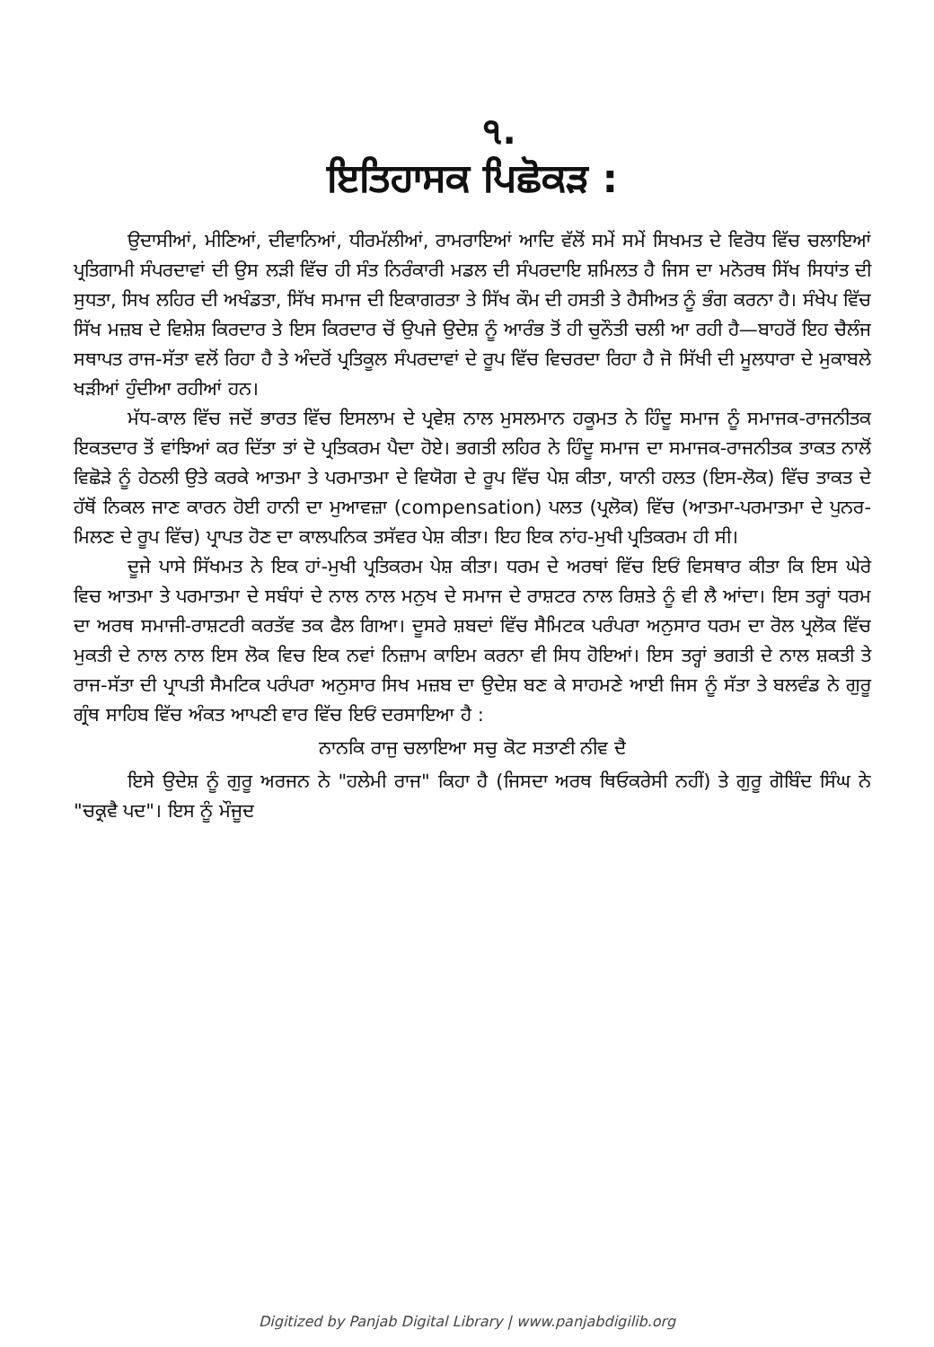੧.
ਇਤਿਹਾਸਕ ਪਿਛੋਕੜ :
ਉਦਾਸੀਆਂ, ਮੀਣਿਆਂ, ਦੀਵਾਨਿਆਂ, ਧੀਰਮੱਲੀਆਂ, ਰਾਮਰਾਇਆਂ ਆਦਿ ਵੱਲੋਂ ਸਮੇਂ ਸਮੇਂ ਸਿਖਮਤ ਦੇ ਵਿਰੋਧ ਵਿੱਚ ਚਲਾਇਆਂ ਪ੍ਰਤਿਗਾਮੀ ਸੰਪਰਦਾਵਾਂ ਦੀ ਉਸ ਲੜੀ ਵਿੱਚ ਹੀ ਸੰਤ ਨਿਰੰਕਾਰੀ ਮਡਲ ਦੀ ਸੰਪਰਦਾਇ ਸ਼ਮਿਲਤ ਹੈ ਜਿਸ ਦਾ ਮਨੋਰਥ ਸਿੱਖ ਸਿਧਾਂਤ ਦੀ ਸੁਧਤਾ, ਸਿਖ ਲਹਿਰ ਦੀ ਅਖੰਡਤਾ, ਸਿੱਖ ਸਮਾਜ ਦੀ ਇਕਾਗਰਤਾ ਤੇ ਸਿੱਖ ਕੌਮ ਦੀ ਹਸਤੀ ਤੇ ਹੈਸੀਅਤ ਨੂੰ ਭੰਗ ਕਰਨਾ ਹੈ। ਸੰਖੇਪ ਵਿੱਚ ਸਿੱਖ ਮਜ਼ਬ ਦੇ ਵਿਸ਼ੇਸ਼ ਕਿਰਦਾਰ ਤੇ ਇਸ ਕਿਰਦਾਰ ਚੋਂ ਉਪਜੇ ਉਦੇਸ਼ ਨੂੰ ਆਰੰਭ ਤੋਂ ਹੀ ਚੁਨੌਤੀ ਚਲੀ ਆ ਰਹੀ ਹੈ—ਬਾਹਰੋਂ ਇਹ ਚੈਲੰਜ ਸਥਾਪਤ ਰਾਜ-ਸੱਤਾ ਵਲੋਂ ਰਿਹਾ ਹੈ ਤੇ ਅੰਦਰੋਂ ਪ੍ਰਤਿਕੂਲ ਸੰਪਰਦਾਵਾਂ ਦੇ ਰੂਪ ਵਿੱਚ ਵਿਚਰਦਾ ਰਿਹਾ ਹੈ ਜੋ ਸਿੱਖੀ ਦੀ ਮੂਲਧਾਰਾ ਦੇ ਮੁਕਾਬਲੇ ਖੜੀਆਂ ਹੁੰਦੀਆ ਰਹੀਆਂ ਹਨ।
ਮੱਧ-ਕਾਲ ਵਿੱਚ ਜਦੋਂ ਭਾਰਤ ਵਿੱਚ ਇਸਲਾਮ ਦੇ ਪ੍ਰਵੇਸ਼ ਨਾਲ ਮੁਸਲਮਾਨ ਹਕੂਮਤ ਨੇ ਹਿੰਦੂ ਸਮਾਜ ਨੂੰ ਸਮਾਜਕ-ਰਾਜਨੀਤਕ ਇਕਤਦਾਰ ਤੋਂ ਵਾਂਝਿਆਂ ਕਰ ਦਿੱਤਾ ਤਾਂ ਦੋ ਪ੍ਰਤਿਕਰਮ ਪੈਦਾ ਹੋਏ। ਭਗਤੀ ਲਹਿਰ ਨੇ ਹਿੰਦੂ ਸਮਾਜ ਦਾ ਸਮਾਜਕ-ਰਾਜਨੀਤਕ ਤਾਕਤ ਨਾਲੋਂ ਵਿਛੋੜੇ ਨੂੰ ਹੇਠਲੀ ਉਤੇ ਕਰਕੇ ਆਤਮਾ ਤੇ ਪਰਮਾਤਮਾ ਦੇ ਵਿਯੋਗ ਦੇ ਰੂਪ ਵਿੱਚ ਪੇਸ਼ ਕੀਤਾ, ਯਾਨੀ ਹਲਤ (ਇਸ-ਲੋਕ) ਵਿੱਚ ਤਾਕਤ ਦੇ ਹੱਥੋਂ ਨਿਕਲ ਜਾਣ ਕਾਰਨ ਹੋਈ ਹਾਨੀ ਦਾ ਮੁਆਵਜ਼ਾ (compensation) ਪਲਤ (ਪ੍ਰਲੋਕ) ਵਿੱਚ (ਆਤਮਾ-ਪਰਮਾਤਮਾ ਦੇ ਪੁਨਰ-ਮਿਲਣ ਦੇ ਰੂਪ ਵਿੱਚ) ਪ੍ਰਾਪਤ ਹੋਣ ਦਾ ਕਾਲਪਨਿਕ ਤਸੱਵਰ ਪੇਸ਼ ਕੀਤਾ। ਇਹ ਇਕ ਨਾਂਹ-ਮੁਖੀ ਪ੍ਰਤਿਕਰਮ ਹੀ ਸੀ।
ਦੂਜੇ ਪਾਸੇ ਸਿੱਖਮਤ ਨੇ ਇਕ ਹਾਂ-ਮੁਖੀ ਪ੍ਰਤਿਕਰਮ ਪੇਸ਼ ਕੀਤਾ। ਧਰਮ ਦੇ ਅਰਥਾਂ ਵਿੱਚ ਇਓਂ ਵਿਸਥਾਰ ਕੀਤਾ ਕਿ ਇਸ ਘੇਰੇ ਵਿਚ ਆਤਮਾ ਤੇ ਪਰਮਾਤਮਾ ਦੇ ਸਬੰਧਾਂ ਦੇ ਨਾਲ ਨਾਲ ਮਨੁਖ ਦੇ ਸਮਾਜ ਦੇ ਰਾਸ਼ਟਰ ਨਾਲ ਰਿਸ਼ਤੇ ਨੂੰ ਵੀ ਲੈ ਆਂਦਾ। ਇਸ ਤਰ੍ਹਾਂ ਧਰਮ ਦਾ ਅਰਥ ਸਮਾਜੀ-ਰਾਸ਼ਟਰੀ ਕਰਤੱਵ ਤਕ ਫੈਲ ਗਿਆ। ਦੂਸਰੇ ਸ਼ਬਦਾਂ ਵਿੱਚ ਸੈਮਿਟਕ ਪਰੰਪਰਾ ਅਨੁਸਾਰ ਧਰਮ ਦਾ ਰੋਲ ਪ੍ਰਲੋਕ ਵਿੱਚ ਮੁਕਤੀ ਦੇ ਨਾਲ ਨਾਲ ਇਸ ਲੋਕ ਵਿਚ ਇਕ ਨਵਾਂ ਨਿਜ਼ਾਮ ਕਾਇਮ ਕਰਨਾ ਵੀ ਸਿਧ ਹੋਇਆਂ। ਇਸ ਤਰ੍ਹਾਂ ਭਗਤੀ ਦੇ ਨਾਲ ਸ਼ਕਤੀ ਤੇ ਰਾਜ-ਸੱਤਾ ਦੀ ਪ੍ਰਾਪਤੀ ਸੈਮਟਿਕ ਪਰੰਪਰਾ ਅਨੁਸਾਰ ਸਿਖ ਮਜ਼ਬ ਦਾ ਉਦੇਸ਼ ਬਣ ਕੇ ਸਾਹਮਣੇ ਆਈ ਜਿਸ ਨੂੰ ਸੱਤਾ ਤੇ ਬਲਵੰਡ ਨੇ ਗੁਰੂ ਗ੍ਰੰਥ ਸਾਹਿਬ ਵਿੱਚ ਅੰਕਤ ਆਪਣੀ ਵਾਰ ਵਿੱਚ ਇਓਂ ਦਰਸਾਇਆ ਹੈ :
ਨਾਨਕਿ ਰਾਜੁ ਚਲਾਇਆ ਸਚੁ ਕੋਟ ਸਤਾਣੀ ਨੀਵ ਦੈ
ਇਸੇ ਉਦੇਸ਼ ਨੂੰ ਗੁਰੂ ਅਰਜਨ ਨੇ "ਹਲੇਮੀ ਰਾਜ" ਕਿਹਾ ਹੈ (ਜਿਸਦਾ ਅਰਥ ਥਿਓਕਰੇਸੀ ਨਹੀਂ) ਤੇ ਗੁਰੂ ਗੋਬਿੰਦ ਸਿੰਘ ਨੇ "ਚਕ੍ਰਵੈ ਪਦ"। ਇਸ ਨੂੰ ਮੌਜੂਦ
Digitized by Panjab Digital Library | www.panjabdigilib.org